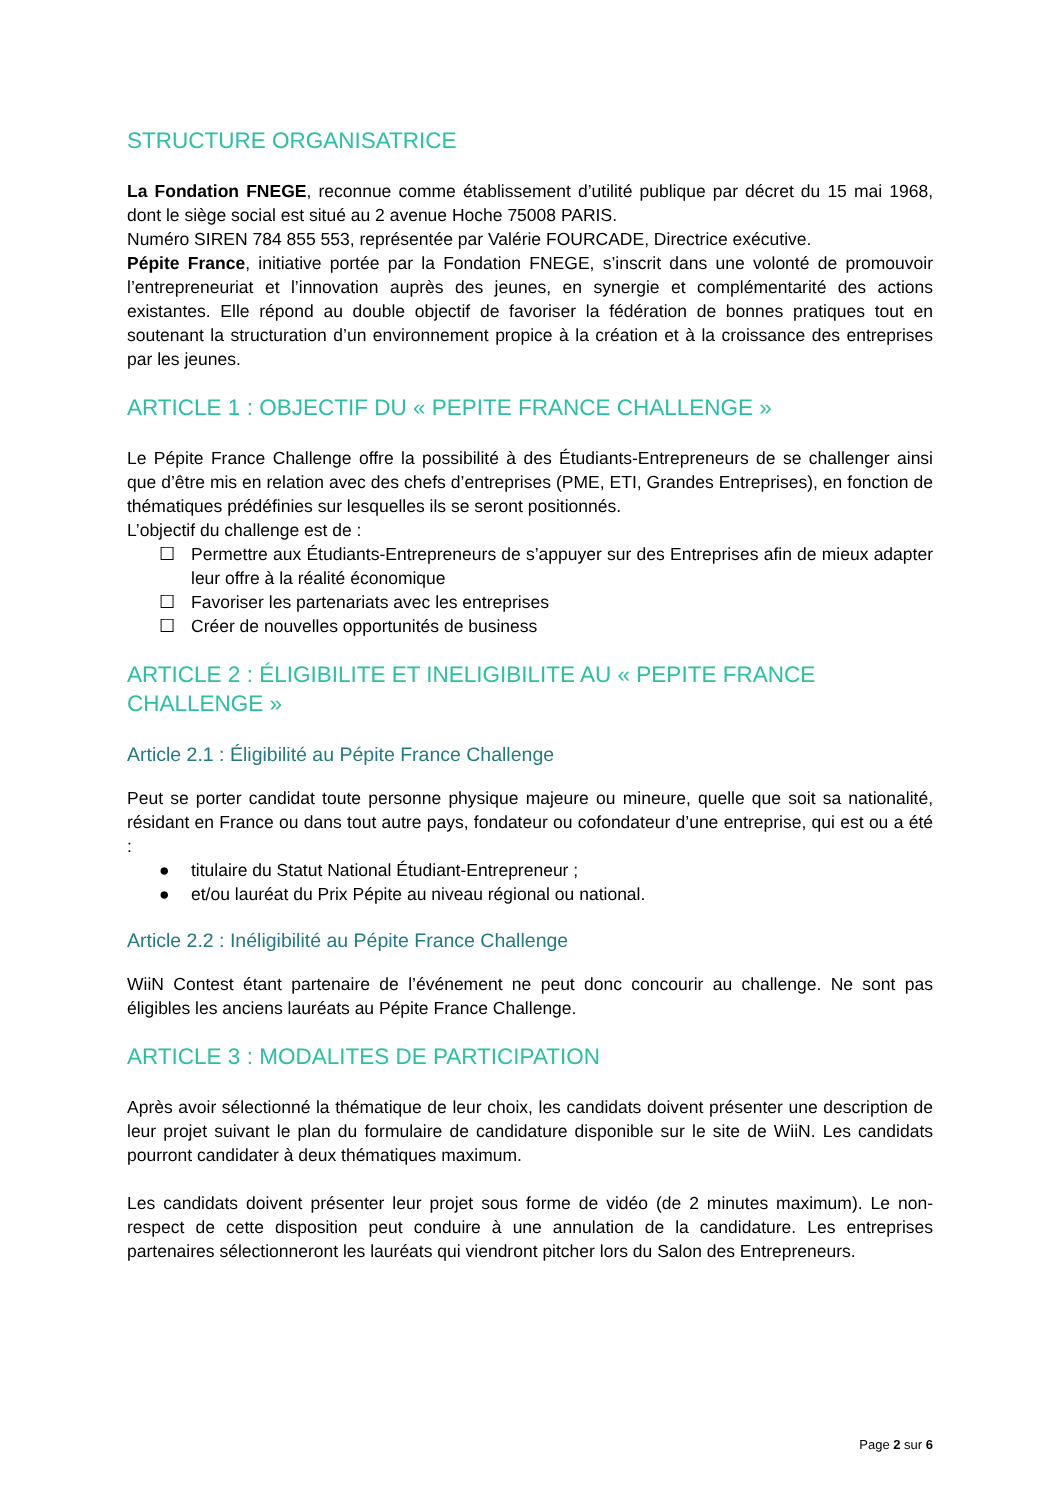STRUCTURE ORGANISATRICE
La Fondation FNEGE, reconnue comme établissement d’utilité publique par décret du 15 mai 1968, dont le siège social est situé au 2 avenue Hoche 75008 PARIS.
Numéro SIREN 784 855 553, représentée par Valérie FOURCADE, Directrice exécutive.
Pépite France, initiative portée par la Fondation FNEGE, s’inscrit dans une volonté de promouvoir l’entrepreneuriat et l’innovation auprès des jeunes, en synergie et complémentarité des actions existantes. Elle répond au double objectif de favoriser la fédération de bonnes pratiques tout en soutenant la structuration d’un environnement propice à la création et à la croissance des entreprises par les jeunes.
ARTICLE 1 : OBJECTIF DU « PEPITE FRANCE CHALLENGE »
Le Pépite France Challenge offre la possibilité à des Étudiants-Entrepreneurs de se challenger ainsi que d’être mis en relation avec des chefs d’entreprises (PME, ETI, Grandes Entreprises), en fonction de thématiques prédéfinies sur lesquelles ils se seront positionnés.
L’objectif du challenge est de :
☐ Permettre aux Étudiants-Entrepreneurs de s’appuyer sur des Entreprises afin de mieux adapter leur offre à la réalité économique
☐ Favoriser les partenariats avec les entreprises
☐ Créer de nouvelles opportunités de business
ARTICLE 2 : ÉLIGIBILITE ET INELIGIBILITE AU « PEPITE FRANCE CHALLENGE »
Article 2.1 : Éligibilité au Pépite France Challenge
Peut se porter candidat toute personne physique majeure ou mineure, quelle que soit sa nationalité, résidant en France ou dans tout autre pays, fondateur ou cofondateur d’une entreprise, qui est ou a été :
● titulaire du Statut National Étudiant-Entrepreneur ;
● et/ou lauréat du Prix Pépite au niveau régional ou national.
Article 2.2 : Inéligibilité au Pépite France Challenge
WiiN Contest étant partenaire de l’événement ne peut donc concourir au challenge. Ne sont pas éligibles les anciens lauréats au Pépite France Challenge.
ARTICLE 3 : MODALITES DE PARTICIPATION
Après avoir sélectionné la thématique de leur choix, les candidats doivent présenter une description de leur projet suivant le plan du formulaire de candidature disponible sur le site de WiiN. Les candidats pourront candidater à deux thématiques maximum.
Les candidats doivent présenter leur projet sous forme de vidéo (de 2 minutes maximum). Le non-respect de cette disposition peut conduire à une annulation de la candidature. Les entreprises partenaires sélectionneront les lauréats qui viendront pitcher lors du Salon des Entrepreneurs.
Page 2 sur 6